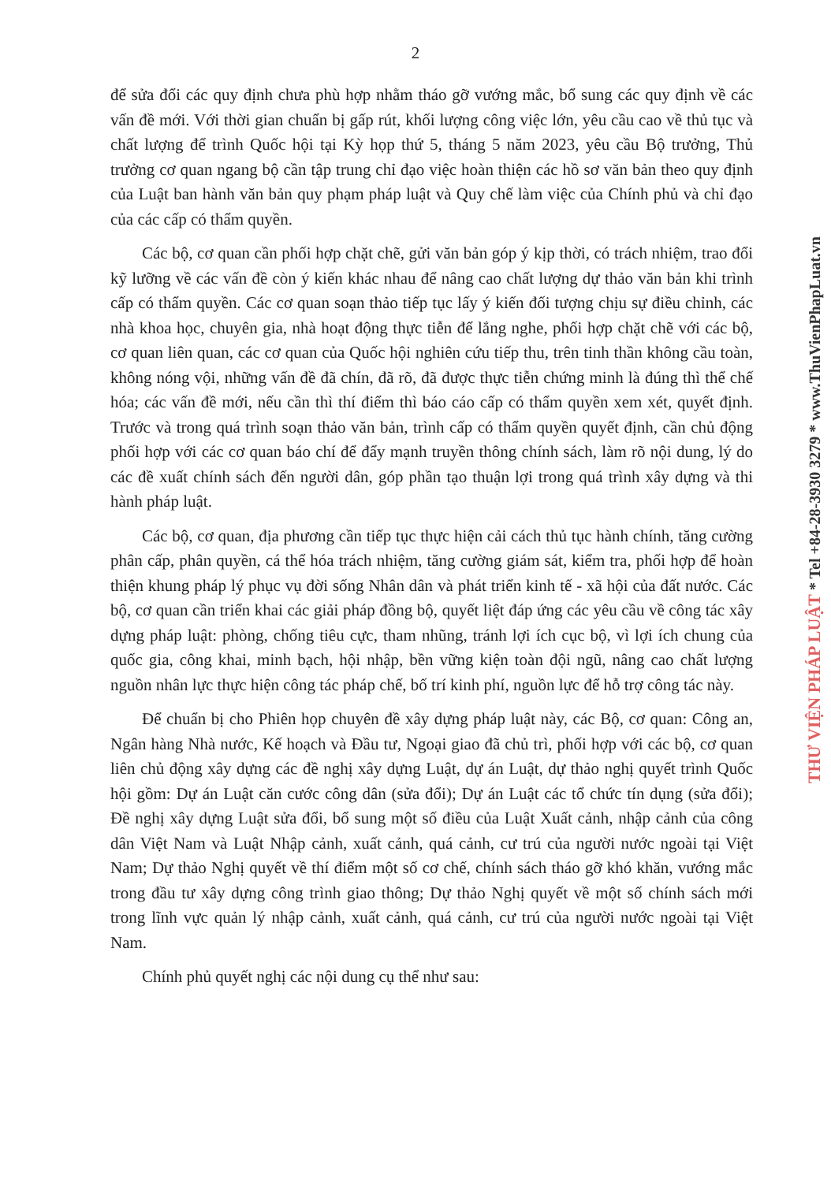2
để sửa đổi các quy định chưa phù hợp nhằm tháo gỡ vướng mắc, bổ sung các quy định về các vấn đề mới. Với thời gian chuẩn bị gấp rút, khối lượng công việc lớn, yêu cầu cao về thủ tục và chất lượng để trình Quốc hội tại Kỳ họp thứ 5, tháng 5 năm 2023, yêu cầu Bộ trưởng, Thủ trưởng cơ quan ngang bộ cần tập trung chỉ đạo việc hoàn thiện các hồ sơ văn bản theo quy định của Luật ban hành văn bản quy phạm pháp luật và Quy chế làm việc của Chính phủ và chỉ đạo của các cấp có thẩm quyền.
Các bộ, cơ quan cần phối hợp chặt chẽ, gửi văn bản góp ý kịp thời, có trách nhiệm, trao đổi kỹ lưỡng về các vấn đề còn ý kiến khác nhau để nâng cao chất lượng dự thảo văn bản khi trình cấp có thẩm quyền. Các cơ quan soạn thảo tiếp tục lấy ý kiến đối tượng chịu sự điều chỉnh, các nhà khoa học, chuyên gia, nhà hoạt động thực tiễn để lắng nghe, phối hợp chặt chẽ với các bộ, cơ quan liên quan, các cơ quan của Quốc hội nghiên cứu tiếp thu, trên tinh thần không cầu toàn, không nóng vội, những vấn đề đã chín, đã rõ, đã được thực tiễn chứng minh là đúng thì thể chế hóa; các vấn đề mới, nếu cần thì thí điểm thì báo cáo cấp có thẩm quyền xem xét, quyết định. Trước và trong quá trình soạn thảo văn bản, trình cấp có thẩm quyền quyết định, cần chủ động phối hợp với các cơ quan báo chí để đẩy mạnh truyền thông chính sách, làm rõ nội dung, lý do các đề xuất chính sách đến người dân, góp phần tạo thuận lợi trong quá trình xây dựng và thi hành pháp luật.
Các bộ, cơ quan, địa phương cần tiếp tục thực hiện cải cách thủ tục hành chính, tăng cường phân cấp, phân quyền, cá thể hóa trách nhiệm, tăng cường giám sát, kiểm tra, phối hợp để hoàn thiện khung pháp lý phục vụ đời sống Nhân dân và phát triển kinh tế - xã hội của đất nước. Các bộ, cơ quan cần triển khai các giải pháp đồng bộ, quyết liệt đáp ứng các yêu cầu về công tác xây dựng pháp luật: phòng, chống tiêu cực, tham nhũng, tránh lợi ích cục bộ, vì lợi ích chung của quốc gia, công khai, minh bạch, hội nhập, bền vững kiện toàn đội ngũ, nâng cao chất lượng nguồn nhân lực thực hiện công tác pháp chế, bố trí kinh phí, nguồn lực để hỗ trợ công tác này.
Để chuẩn bị cho Phiên họp chuyên đề xây dựng pháp luật này, các Bộ, cơ quan: Công an, Ngân hàng Nhà nước, Kế hoạch và Đầu tư, Ngoại giao đã chủ trì, phối hợp với các bộ, cơ quan liên chủ động xây dựng các đề nghị xây dựng Luật, dự án Luật, dự thảo nghị quyết trình Quốc hội gồm: Dự án Luật căn cước công dân (sửa đổi); Dự án Luật các tổ chức tín dụng (sửa đổi); Đề nghị xây dựng Luật sửa đổi, bổ sung một số điều của Luật Xuất cảnh, nhập cảnh của công dân Việt Nam và Luật Nhập cảnh, xuất cảnh, quá cảnh, cư trú của người nước ngoài tại Việt Nam; Dự thảo Nghị quyết về thí điểm một số cơ chế, chính sách tháo gỡ khó khăn, vướng mắc trong đầu tư xây dựng công trình giao thông; Dự thảo Nghị quyết về một số chính sách mới trong lĩnh vực quản lý nhập cảnh, xuất cảnh, quá cảnh, cư trú của người nước ngoài tại Việt Nam.
Chính phủ quyết nghị các nội dung cụ thể như sau:
THƯ VIỆN PHÁP LUẬT * Tel +84-28-3930 3279 * www.ThuVienPhapLuat.vn